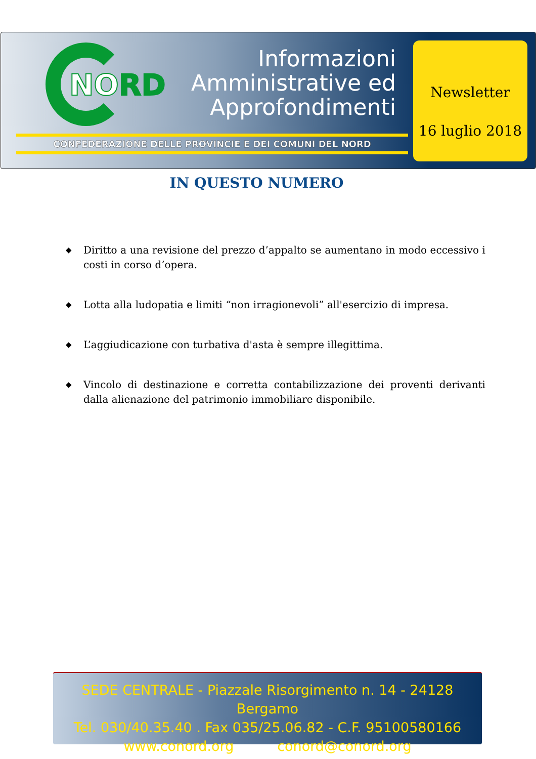NORD
Informazioni
Amministrative ed
Approfondimenti
CONFEDERAZIONE DELLE PROVINCIE E DEI COMUNI DEL NORD
Newsletter
16 luglio 2018
IN QUESTO NUMERO
◆ Diritto a una revisione del prezzo d’appalto se aumentano in modo eccessivo i costi in corso d’opera.
◆ Lotta alla ludopatia e limiti “non irragionevoli” all'esercizio di impresa.
◆ L’aggiudicazione con turbativa d'asta è sempre illegittima.
◆ Vincolo di destinazione e corretta contabilizzazione dei proventi derivanti dalla alienazione del patrimonio immobiliare disponibile.
SEDE CENTRALE - Piazzale Risorgimento n. 14 - 24128 Bergamo
Tel. 030/40.35.40 . Fax 035/25.06.82 - C.F. 95100580166
www.conord.org conord@conord.org